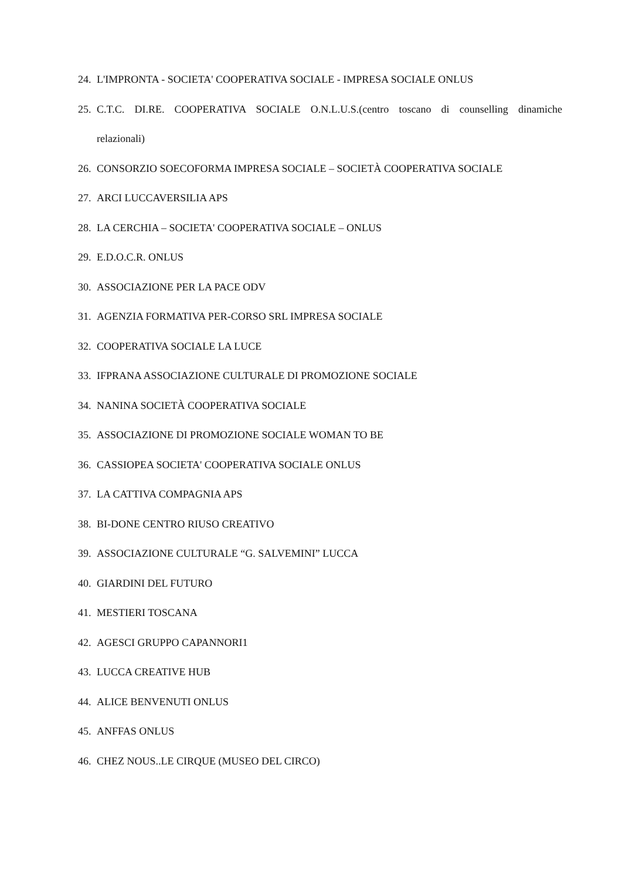24. L'IMPRONTA - SOCIETA' COOPERATIVA SOCIALE - IMPRESA SOCIALE ONLUS
25. C.T.C. DI.RE. COOPERATIVA SOCIALE O.N.L.U.S.(centro toscano di counselling dinamiche
relazionali)
26. CONSORZIO SOECOFORMA IMPRESA SOCIALE – SOCIETÀ COOPERATIVA SOCIALE
27. ARCI LUCCAVERSILIA APS
28. LA CERCHIA – SOCIETA' COOPERATIVA SOCIALE – ONLUS
29. E.D.O.C.R. ONLUS
30. ASSOCIAZIONE PER LA PACE ODV
31. AGENZIA FORMATIVA PER-CORSO SRL IMPRESA SOCIALE
32. COOPERATIVA SOCIALE LA LUCE
33. IFPRANA ASSOCIAZIONE CULTURALE DI PROMOZIONE SOCIALE
34. NANINA SOCIETÀ COOPERATIVA SOCIALE
35. ASSOCIAZIONE DI PROMOZIONE SOCIALE WOMAN TO BE
36. CASSIOPEA SOCIETA' COOPERATIVA SOCIALE ONLUS
37. LA CATTIVA COMPAGNIA APS
38. BI-DONE CENTRO RIUSO CREATIVO
39. ASSOCIAZIONE CULTURALE “G. SALVEMINI” LUCCA
40. GIARDINI DEL FUTURO
41. MESTIERI TOSCANA
42. AGESCI GRUPPO CAPANNORI1
43. LUCCA CREATIVE HUB
44. ALICE BENVENUTI ONLUS
45. ANFFAS ONLUS
46. CHEZ NOUS..LE CIRQUE (MUSEO DEL CIRCO)